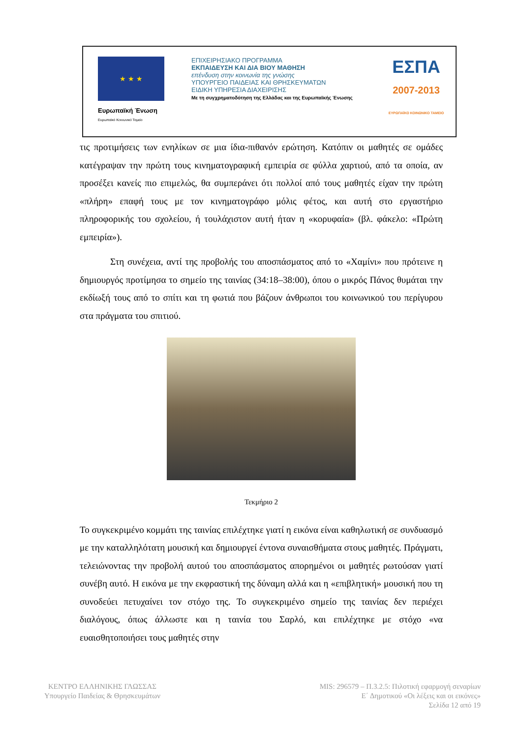★ ★ ★
Ευρωπαϊκή Ένωση
Ευρωπαϊκό Κοινωνικό Ταμείο
ΕΠΙΧΕΙΡΗΣΙΑΚΟ ΠΡΟΓΡΑΜΜΑ
ΕΚΠΑΙΔΕΥΣΗ ΚΑΙ ΔΙΑ ΒΙΟΥ ΜΑΘΗΣΗ
επένδυση στην κοινωνία της γνώσης
ΥΠΟΥΡΓΕΙΟ ΠΑΙΔΕΙΑΣ ΚΑΙ ΘΡΗΣΚΕΥΜΑΤΩΝ
ΕΙΔΙΚΗ ΥΠΗΡΕΣΙΑ ΔΙΑΧΕΙΡΙΣΗΣ
Με τη συγχρηματοδότηση της Ελλάδας και της Ευρωπαϊκής Ένωσης
ΕΣΠΑ
2007-2013
ΕΥΡΩΠΑΪΚΟ ΚΟΙΝΩΝΙΚΟ ΤΑΜΕΙΟ
τις προτιμήσεις των ενηλίκων σε μια ίδια-πιθανόν ερώτηση. Κατόπιν οι μαθητές σε ομάδες κατέγραψαν την πρώτη τους κινηματογραφική εμπειρία σε φύλλα χαρτιού, από τα οποία, αν προσέξει κανείς πιο επιμελώς, θα συμπεράνει ότι πολλοί από τους μαθητές είχαν την πρώτη «πλήρη» επαφή τους με τον κινηματογράφο μόλις φέτος, και αυτή στο εργαστήριο πληροφορικής του σχολείου, ή τουλάχιστον αυτή ήταν η «κορυφαία» (βλ. φάκελο: «Πρώτη εμπειρία»).
Στη συνέχεια, αντί της προβολής του αποσπάσματος από το «Χαμίνι» που πρότεινε η δημιουργός προτίμησα το σημείο της ταινίας (34:18–38:00), όπου ο μικρός Πάνος θυμάται την εκδίωξή τους από το σπίτι και τη φωτιά που βάζουν άνθρωποι του κοινωνικού του περίγυρου στα πράγματα του σπιτιού.
Τεκμήριο 2
Το συγκεκριμένο κομμάτι της ταινίας επιλέχτηκε γιατί η εικόνα είναι καθηλωτική σε συνδυασμό με την καταλληλότατη μουσική και δημιουργεί έντονα συναισθήματα στους μαθητές. Πράγματι, τελειώνοντας την προβολή αυτού του αποσπάσματος απορημένοι οι μαθητές ρωτούσαν γιατί συνέβη αυτό. Η εικόνα με την εκφραστική της δύναμη αλλά και η «επιβλητική» μουσική που τη συνοδεύει πετυχαίνει τον στόχο της. Το συγκεκριμένο σημείο της ταινίας δεν περιέχει διαλόγους, όπως άλλωστε και η ταινία του Σαρλό, και επιλέχτηκε με στόχο «να ευαισθητοποιήσει τους μαθητές στην
ΚΕΝΤΡΟ ΕΛΛΗΝΙΚΗΣ ΓΛΩΣΣΑΣ
Υπουργείο Παιδείας & Θρησκευμάτων
MIS: 296579 – Π.3.2.5: Πιλοτική εφαρμογή σεναρίων
Ε΄ Δημοτικού «Οι λέξεις και οι εικόνες»
Σελίδα 12 από 19